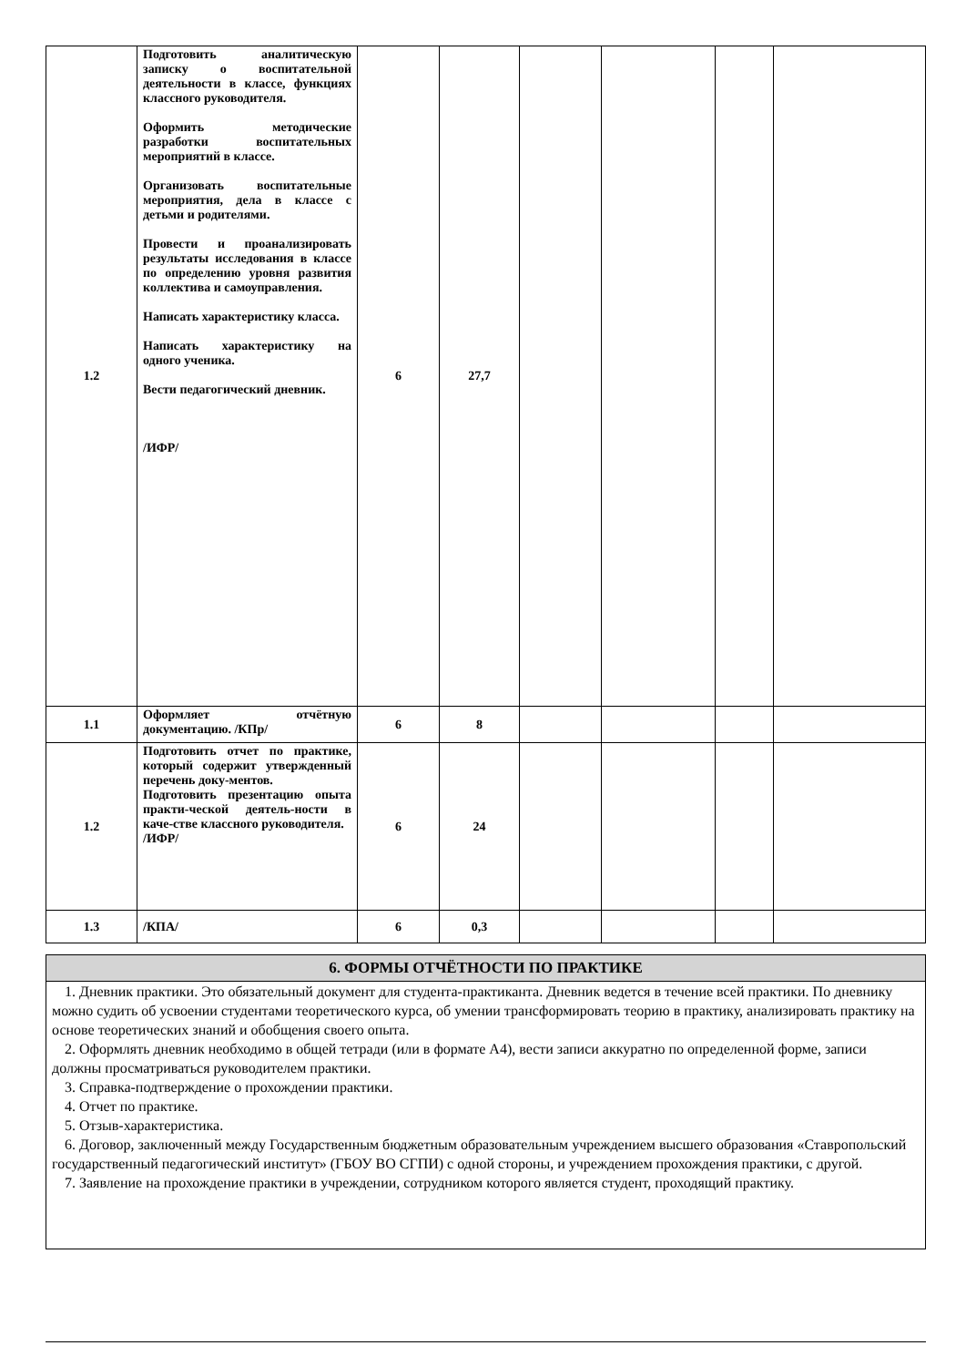| 1.2 | Подготовить аналитическую записку о воспитательной деятельности в классе, функциях классного руководителя. Оформить методические разработки воспитательных мероприятий в классе. Организовать воспитательные мероприятия, дела в классе с детьми и родителями. Провести и проанализировать результаты исследования в классе по определению уровня развития коллектива и самоуправления. Написать характеристику класса. Написать характеристику на одного ученика. Вести педагогический дневник. /ИФР/ | 6 | 27,7 | | | | |
| 1.1 | Оформляет отчётную документацию. /КПр/ | 6 | 8 | | | | |
| 1.2 | Подготовить отчет по практике, который содержит утвержденный перечень доку-ментов. Подготовить презентацию опыта практи-ческой деятель-ности в каче-стве классного руководителя. /ИФР/ | 6 | 24 | | | | |
| 1.3 | /КПА/ | 6 | 0,3 | | | | |
6. ФОРМЫ ОТЧЁТНОСТИ ПО ПРАКТИКЕ
1. Дневник практики. Это обязательный документ для студента-практиканта. Дневник ведется в течение всей практики. По дневнику можно судить об усвоении студентами теоретического курса, об умении трансформировать теорию в практику, анализировать практику на основе теоретических знаний и обобщения своего опыта.
2. Оформлять дневник необходимо в общей тетради (или в формате А4), вести записи аккуратно по определенной форме, записи должны просматриваться руководителем практики.
3. Справка-подтверждение о прохождении практики.
4. Отчет по практике.
5. Отзыв-характеристика.
6. Договор, заключенный между Государственным бюджетным образовательным учреждением высшего образования «Ставропольский государственный педагогический институт» (ГБОУ ВО СГПИ) с одной стороны, и учреждением прохождения практики, с другой.
7. Заявление на прохождение практики в учреждении, сотрудником которого является студент, проходящий практику.